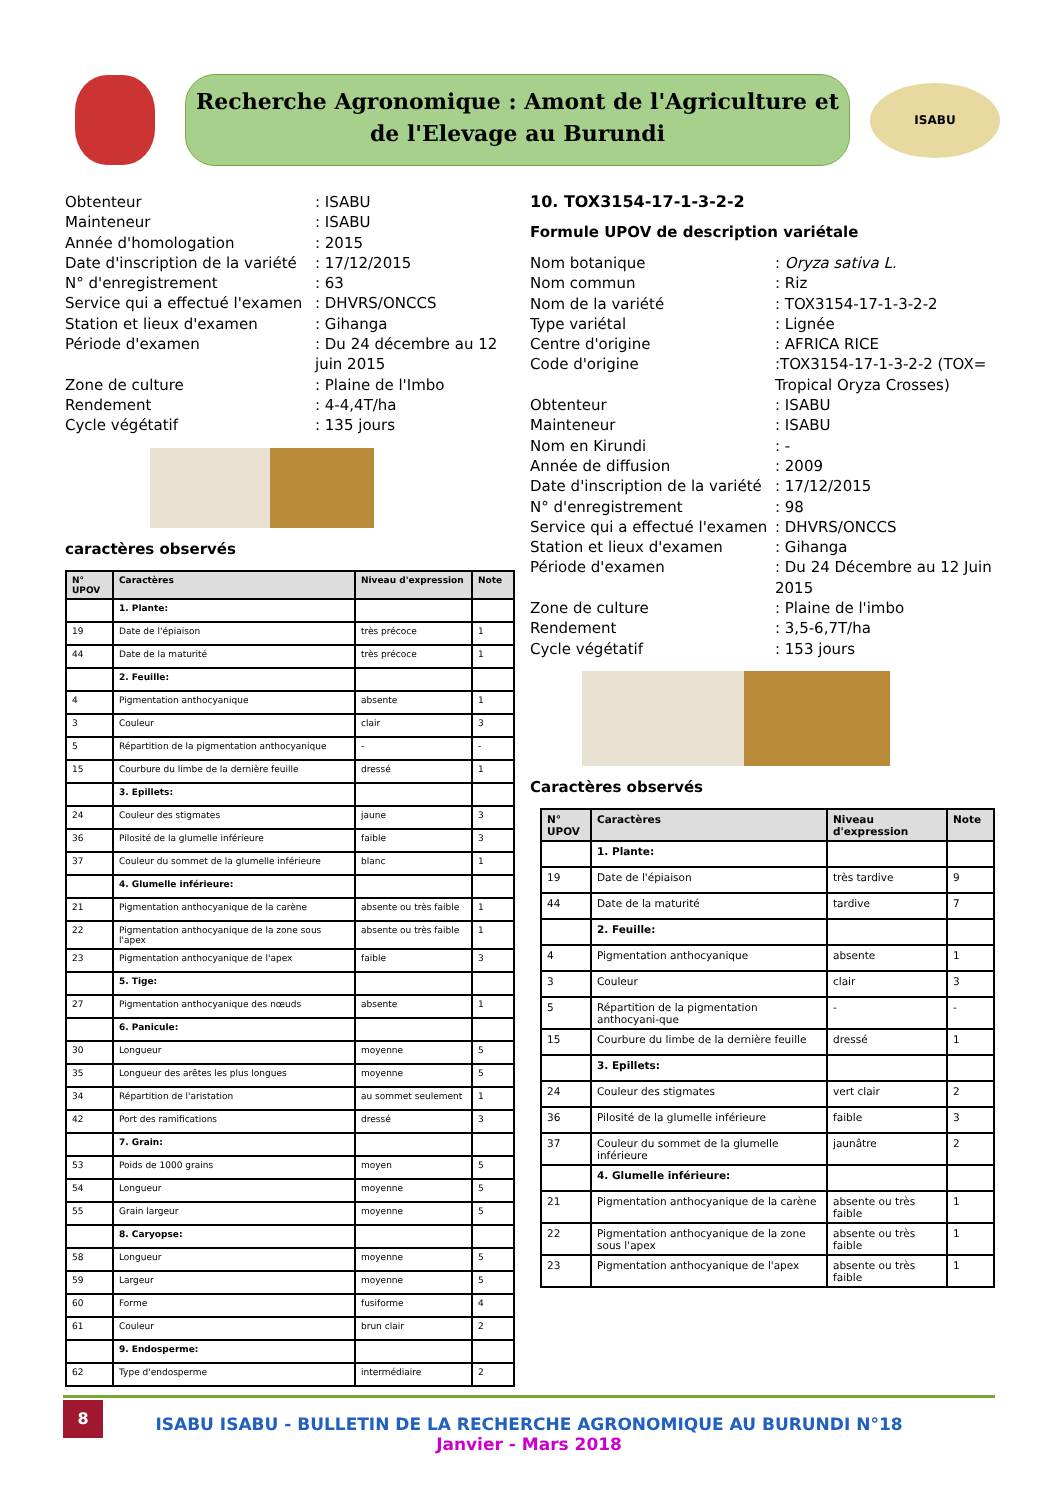Recherche Agronomique : Amont de l'Agriculture et
de l'Elevage au Burundi
ISABU
Obtenteur: ISABU Mainteneur: ISABU Année d'homologation: 2015 Date d'inscription de la variété: 17/12/2015 N° d'enregistrement: 63 Service qui a effectué l'examen: DHVRS/ONCCS Station et lieux d'examen: Gihanga Période d'examen: Du 24 décembre au 12 juin 2015 Zone de culture: Plaine de l'Imbo Rendement: 4-4,4T/ha Cycle végétatif: 135 jours
caractères observés
| N° UPOV | Caractères | Niveau d'expression | Note |
| --- | --- | --- | --- |
| | 1. Plante: | | |
| 19 | Date de l'épiaison | très précoce | 1 |
| 44 | Date de la maturité | très précoce | 1 |
| | 2. Feuille: | | |
| 4 | Pigmentation anthocyanique | absente | 1 |
| 3 | Couleur | clair | 3 |
| 5 | Répartition de la pigmentation anthocyanique | - | - |
| 15 | Courbure du limbe de la dernière feuille | dressé | 1 |
| | 3. Epillets: | | |
| 24 | Couleur des stigmates | jaune | 3 |
| 36 | Pilosité de la glumelle inférieure | faible | 3 |
| 37 | Couleur du sommet de la glumelle inférieure | blanc | 1 |
| | 4. Glumelle inférieure: | | |
| 21 | Pigmentation anthocyanique de la carène | absente ou très faible | 1 |
| 22 | Pigmentation anthocyanique de la zone sous l'apex | absente ou très faible | 1 |
| 23 | Pigmentation anthocyanique de l'apex | faible | 3 |
| | 5. Tige: | | |
| 27 | Pigmentation anthocyanique des nœuds | absente | 1 |
| | 6. Panicule: | | |
| 30 | Longueur | moyenne | 5 |
| 35 | Longueur des arêtes les plus longues | moyenne | 5 |
| 34 | Répartition de l'aristation | au sommet seulement | 1 |
| 42 | Port des ramifications | dressé | 3 |
| | 7. Grain: | | |
| 53 | Poids de 1000 grains | moyen | 5 |
| 54 | Longueur | moyenne | 5 |
| 55 | Grain largeur | moyenne | 5 |
| | 8. Caryopse: | | |
| 58 | Longueur | moyenne | 5 |
| 59 | Largeur | moyenne | 5 |
| 60 | Forme | fusiforme | 4 |
| 61 | Couleur | brun clair | 2 |
| | 9. Endosperme: | | |
| 62 | Type d'endosperme | intermédiaire | 2 |
10. TOX3154-17-1-3-2-2
Formule UPOV de description variétale
Nom botanique: Oryza sativa L. Nom commun: Riz Nom de la variété: TOX3154-17-1-3-2-2 Type variétal: Lignée Centre d'origine: AFRICA RICE Code d'origine:TOX3154-17-1-3-2-2 (TOX= Tropical Oryza Crosses) Obtenteur: ISABU Mainteneur: ISABU Nom en Kirundi: - Année de diffusion: 2009 Date d'inscription de la variété: 17/12/2015 N° d'enregistrement: 98 Service qui a effectué l'examen: DHVRS/ONCCS Station et lieux d'examen: Gihanga Période d'examen: Du 24 Décembre au 12 Juin 2015 Zone de culture: Plaine de l'imbo Rendement: 3,5-6,7T/ha Cycle végétatif: 153 jours
Caractères observés
| N° UPOV | Caractères | Niveau d'expression | Note |
| --- | --- | --- | --- |
| | 1. Plante: | | |
| 19 | Date de l'épiaison | très tardive | 9 |
| 44 | Date de la maturité | tardive | 7 |
| | 2. Feuille: | | |
| 4 | Pigmentation anthocyanique | absente | 1 |
| 3 | Couleur | clair | 3 |
| 5 | Répartition de la pigmentation anthocyani-que | - | - |
| 15 | Courbure du limbe de la dernière feuille | dressé | 1 |
| | 3. Epillets: | | |
| 24 | Couleur des stigmates | vert clair | 2 |
| 36 | Pilosité de la glumelle inférieure | faible | 3 |
| 37 | Couleur du sommet de la glumelle inférieure | jaunâtre | 2 |
| | 4. Glumelle inférieure: | | |
| 21 | Pigmentation anthocyanique de la carène | absente ou très faible | 1 |
| 22 | Pigmentation anthocyanique de la zone sous l'apex | absente ou très faible | 1 |
| 23 | Pigmentation anthocyanique de l'apex | absente ou très faible | 1 |
8
ISABU ISABU - BULLETIN DE LA RECHERCHE AGRONOMIQUE AU BURUNDI N°18
Janvier - Mars 2018